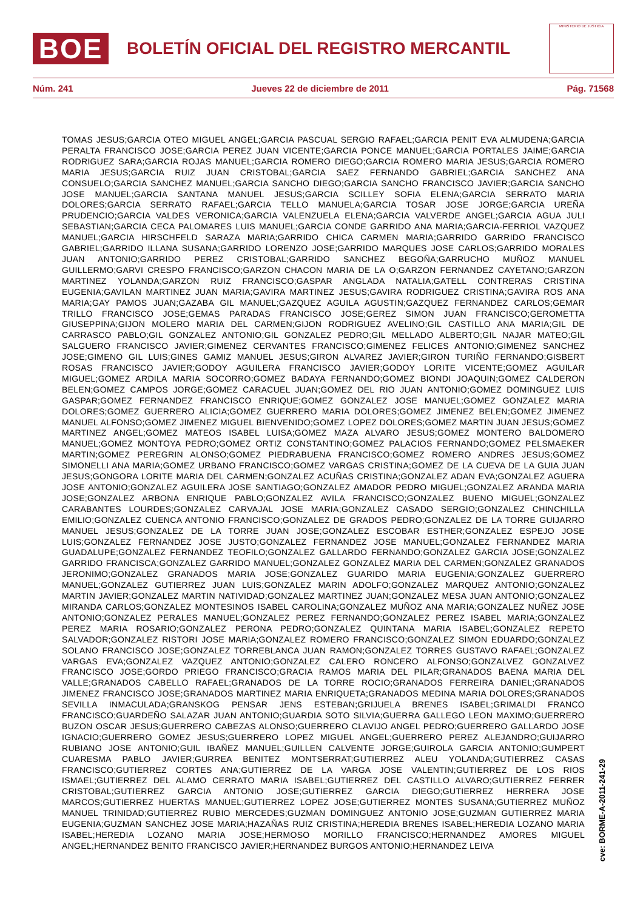BOE
BOLETÍN OFICIAL DEL REGISTRO MERCANTIL
MINISTERIO DE JUSTICIA
Núm. 241 Jueves 22 de diciembre de 2011 Pág. 71568
TOMAS JESUS;GARCIA OTEO MIGUEL ANGEL;GARCIA PASCUAL SERGIO RAFAEL;GARCIA PENIT EVA ALMUDENA;GARCIA PERALTA FRANCISCO JOSE;GARCIA PEREZ JUAN VICENTE;GARCIA PONCE MANUEL;GARCIA PORTALES JAIME;GARCIA RODRIGUEZ SARA;GARCIA ROJAS MANUEL;GARCIA ROMERO DIEGO;GARCIA ROMERO MARIA JESUS;GARCIA ROMERO MARIA JESUS;GARCIA RUIZ JUAN CRISTOBAL;GARCIA SAEZ FERNANDO GABRIEL;GARCIA SANCHEZ ANA CONSUELO;GARCIA SANCHEZ MANUEL;GARCIA SANCHO DIEGO;GARCIA SANCHO FRANCISCO JAVIER;GARCIA SANCHO JOSE MANUEL;GARCIA SANTANA MANUEL JESUS;GARCIA SCILLEY SOFIA ELENA;GARCIA SERRATO MARIA DOLORES;GARCIA SERRATO RAFAEL;GARCIA TELLO MANUELA;GARCIA TOSAR JOSE JORGE;GARCIA UREÑA PRUDENCIO;GARCIA VALDES VERONICA;GARCIA VALENZUELA ELENA;GARCIA VALVERDE ANGEL;GARCIA AGUA JULI SEBASTIAN;GARCIA CECA PALOMARES LUIS MANUEL;GARCIA CONDE GARRIDO ANA MARIA;GARCIA-FERRIOL VAZQUEZ MANUEL;GARCIA HIRSCHFELD SARAZA MARIA;GARRIDO CHICA CARMEN MARIA;GARRIDO GARRIDO FRANCISCO GABRIEL;GARRIDO ILLANA SUSANA;GARRIDO LORENZO JOSE;GARRIDO MARQUES JOSE CARLOS;GARRIDO MORALES JUAN ANTONIO;GARRIDO PEREZ CRISTOBAL;GARRIDO SANCHEZ BEGOÑA;GARRUCHO MUÑOZ MANUEL GUILLERMO;GARVI CRESPO FRANCISCO;GARZON CHACON MARIA DE LA O;GARZON FERNANDEZ CAYETANO;GARZON MARTINEZ YOLANDA;GARZON RUIZ FRANCISCO;GASPAR ANGLADA NATALIA;GATELL CONTRERAS CRISTINA EUGENIA;GAVILAN MARTINEZ JUAN MARIA;GAVIRA MARTINEZ JESUS;GAVIRA RODRIGUEZ CRISTINA;GAVIRA ROS ANA MARIA;GAY PAMOS JUAN;GAZABA GIL MANUEL;GAZQUEZ AGUILA AGUSTIN;GAZQUEZ FERNANDEZ CARLOS;GEMAR TRILLO FRANCISCO JOSE;GEMAS PARADAS FRANCISCO JOSE;GEREZ SIMON JUAN FRANCISCO;GEROMETTA GIUSEPPINA;GIJON MOLERO MARIA DEL CARMEN;GIJON RODRIGUEZ AVELINO;GIL CASTILLO ANA MARIA;GIL DE CARRASCO PABLO;GIL GONZALEZ ANTONIO;GIL GONZALEZ PEDRO;GIL MELLADO ALBERTO;GIL NAJAR MATEO;GIL SALGUERO FRANCISCO JAVIER;GIMENEZ CERVANTES FRANCISCO;GIMENEZ FELICES ANTONIO;GIMENEZ SANCHEZ JOSE;GIMENO GIL LUIS;GINES GAMIZ MANUEL JESUS;GIRON ALVAREZ JAVIER;GIRON TURIÑO FERNANDO;GISBERT ROSAS FRANCISCO JAVIER;GODOY AGUILERA FRANCISCO JAVIER;GODOY LORITE VICENTE;GOMEZ AGUILAR MIGUEL;GOMEZ ARDILA MARIA SOCORRO;GOMEZ BADAYA FERNANDO;GOMEZ BIONDI JOAQUIN;GOMEZ CALDERON BELEN;GOMEZ CAMPOS JORGE;GOMEZ CARACUEL JUAN;GOMEZ DEL RIO JUAN ANTONIO;GOMEZ DOMINGUEZ LUIS GASPAR;GOMEZ FERNANDEZ FRANCISCO ENRIQUE;GOMEZ GONZALEZ JOSE MANUEL;GOMEZ GONZALEZ MARIA DOLORES;GOMEZ GUERRERO ALICIA;GOMEZ GUERRERO MARIA DOLORES;GOMEZ JIMENEZ BELEN;GOMEZ JIMENEZ MANUEL ALFONSO;GOMEZ JIMENEZ MIGUEL BIENVENIDO;GOMEZ LOPEZ DOLORES;GOMEZ MARTIN JUAN JESUS;GOMEZ MARTINEZ ANGEL;GOMEZ MATEOS ISABEL LUISA;GOMEZ MAZA ALVARO JESUS;GOMEZ MONTERO BALDOMERO MANUEL;GOMEZ MONTOYA PEDRO;GOMEZ ORTIZ CONSTANTINO;GOMEZ PALACIOS FERNANDO;GOMEZ PELSMAEKER MARTIN;GOMEZ PEREGRIN ALONSO;GOMEZ PIEDRABUENA FRANCISCO;GOMEZ ROMERO ANDRES JESUS;GOMEZ SIMONELLI ANA MARIA;GOMEZ URBANO FRANCISCO;GOMEZ VARGAS CRISTINA;GOMEZ DE LA CUEVA DE LA GUIA JUAN JESUS;GONGORA LORITE MARIA DEL CARMEN;GONZALEZ ACUÑAS CRISTINA;GONZALEZ ADAN EVA;GONZALEZ AGUERA JOSE ANTONIO;GONZALEZ AGUILERA JOSE SANTIAGO;GONZALEZ AMADOR PEDRO MIGUEL;GONZALEZ ARANDA MARIA JOSE;GONZALEZ ARBONA ENRIQUE PABLO;GONZALEZ AVILA FRANCISCO;GONZALEZ BUENO MIGUEL;GONZALEZ CARABANTES LOURDES;GONZALEZ CARVAJAL JOSE MARIA;GONZALEZ CASADO SERGIO;GONZALEZ CHINCHILLA EMILIO;GONZALEZ CUENCA ANTONIO FRANCISCO;GONZALEZ DE GRADOS PEDRO;GONZALEZ DE LA TORRE GUIJARRO MANUEL JESUS;GONZALEZ DE LA TORRE JUAN JOSE;GONZALEZ ESCOBAR ESTHER;GONZALEZ ESPEJO JOSE LUIS;GONZALEZ FERNANDEZ JOSE JUSTO;GONZALEZ FERNANDEZ JOSE MANUEL;GONZALEZ FERNANDEZ MARIA GUADALUPE;GONZALEZ FERNANDEZ TEOFILO;GONZALEZ GALLARDO FERNANDO;GONZALEZ GARCIA JOSE;GONZALEZ GARRIDO FRANCISCA;GONZALEZ GARRIDO MANUEL;GONZALEZ GONZALEZ MARIA DEL CARMEN;GONZALEZ GRANADOS JERONIMO;GONZALEZ GRANADOS MARIA JOSE;GONZALEZ GUARIDO MARIA EUGENIA;GONZALEZ GUERRERO MANUEL;GONZALEZ GUTIERREZ JUAN LUIS;GONZALEZ MARIN ADOLFO;GONZALEZ MARQUEZ ANTONIO;GONZALEZ MARTIN JAVIER;GONZALEZ MARTIN NATIVIDAD;GONZALEZ MARTINEZ JUAN;GONZALEZ MESA JUAN ANTONIO;GONZALEZ MIRANDA CARLOS;GONZALEZ MONTESINOS ISABEL CAROLINA;GONZALEZ MUÑOZ ANA MARIA;GONZALEZ NUÑEZ JOSE ANTONIO;GONZALEZ PERALES MANUEL;GONZALEZ PEREZ FERNANDO;GONZALEZ PEREZ ISABEL MARIA;GONZALEZ PEREZ MARIA ROSARIO;GONZALEZ PERONA PEDRO;GONZALEZ QUINTANA MARIA ISABEL;GONZALEZ REPETO SALVADOR;GONZALEZ RISTORI JOSE MARIA;GONZALEZ ROMERO FRANCISCO;GONZALEZ SIMON EDUARDO;GONZALEZ SOLANO FRANCISCO JOSE;GONZALEZ TORREBLANCA JUAN RAMON;GONZALEZ TORRES GUSTAVO RAFAEL;GONZALEZ VARGAS EVA;GONZALEZ VAZQUEZ ANTONIO;GONZALEZ CALERO RONCERO ALFONSO;GONZALVEZ GONZALVEZ FRANCISCO JOSE;GORDO PRIEGO FRANCISCO;GRACIA RAMOS MARIA DEL PILAR;GRANADOS BAENA MARIA DEL VALLE;GRANADOS CABELLO RAFAEL;GRANADOS DE LA TORRE ROCIO;GRANADOS FERREIRA DANIEL;GRANADOS JIMENEZ FRANCISCO JOSE;GRANADOS MARTINEZ MARIA ENRIQUETA;GRANADOS MEDINA MARIA DOLORES;GRANADOS SEVILLA INMACULADA;GRANSKOG PENSAR JENS ESTEBAN;GRIJUELA BRENES ISABEL;GRIMALDI FRANCO FRANCISCO;GUARDEÑO SALAZAR JUAN ANTONIO;GUARDIA SOTO SILVIA;GUERRA GALLEGO LEON MAXIMO;GUERRERO BUZON OSCAR JESUS;GUERRERO CABEZAS ALONSO;GUERRERO CLAVIJO ANGEL PEDRO;GUERRERO GALLARDO JOSE IGNACIO;GUERRERO GOMEZ JESUS;GUERRERO LOPEZ MIGUEL ANGEL;GUERRERO PEREZ ALEJANDRO;GUIJARRO RUBIANO JOSE ANTONIO;GUIL IBAÑEZ MANUEL;GUILLEN CALVENTE JORGE;GUIROLA GARCIA ANTONIO;GUMPERT CUARESMA PABLO JAVIER;GURREA BENITEZ MONTSERRAT;GUTIERREZ ALEU YOLANDA;GUTIERREZ CASAS FRANCISCO;GUTIERREZ CORTES ANA;GUTIERREZ DE LA VARGA JOSE VALENTIN;GUTIERREZ DE LOS RIOS ISMAEL;GUTIERREZ DEL ALAMO CERRATO MARIA ISABEL;GUTIERREZ DEL CASTILLO ALVARO;GUTIERREZ FERRER CRISTOBAL;GUTIERREZ GARCIA ANTONIO JOSE;GUTIERREZ GARCIA DIEGO;GUTIERREZ HERRERA JOSE MARCOS;GUTIERREZ HUERTAS MANUEL;GUTIERREZ LOPEZ JOSE;GUTIERREZ MONTES SUSANA;GUTIERREZ MUÑOZ MANUEL TRINIDAD;GUTIERREZ RUBIO MERCEDES;GUZMAN DOMINGUEZ ANTONIO JOSE;GUZMAN GUTIERREZ MARIA EUGENIA;GUZMAN SANCHEZ JOSE MARIA;HAZAÑAS RUIZ CRISTINA;HEREDIA BRENES ISABEL;HEREDIA LOZANO MARIA ISABEL;HEREDIA LOZANO MARIA JOSE;HERMOSO MORILLO FRANCISCO;HERNANDEZ AMORES MIGUEL ANGEL;HERNANDEZ BENITO FRANCISCO JAVIER;HERNANDEZ BURGOS ANTONIO;HERNANDEZ LEIVA
cve: BORME-A-2011-241-29